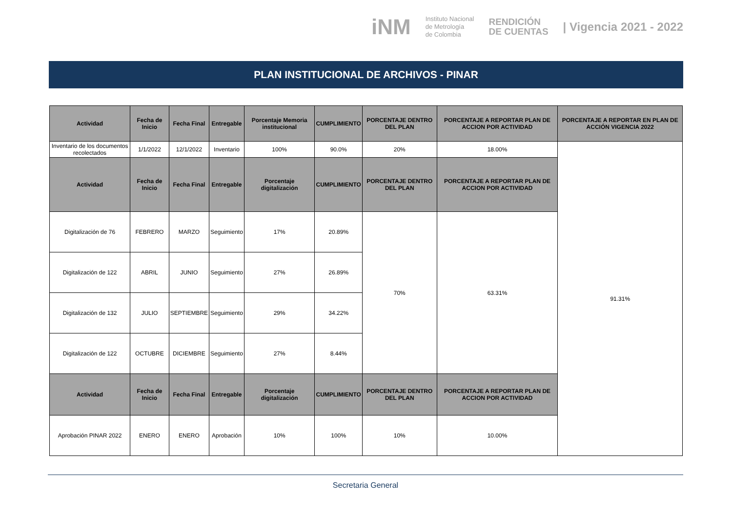iNM
Instituto Nacional
de Metrología
de Colombia
RENDICIÓN
DE CUENTAS
| Vigencia 2021 - 2022
PLAN INSTITUCIONAL DE ARCHIVOS - PINAR
| Actividad | Fecha de Inicio | Fecha Final | Entregable | Porcentaje Memoria institucional | CUMPLIMIENTO | PORCENTAJE DENTRO DEL PLAN | PORCENTAJE A REPORTAR PLAN DE ACCION POR ACTIVIDAD | PORCENTAJE A REPORTAR EN PLAN DE ACCIÓN VIGENCIA 2022 |
| --- | --- | --- | --- | --- | --- | --- | --- | --- |
| Inventario de los documentos recolectados | 1/1/2022 | 12/1/2022 | Inventario | 100% | 90.0% | 20% | 18.00% | 91.31% |
| Actividad | Fecha de Inicio | Fecha Final | Entregable | Porcentaje digitalización | CUMPLIMIENTO | PORCENTAJE DENTRO DEL PLAN | PORCENTAJE A REPORTAR PLAN DE ACCION POR ACTIVIDAD | |
| Digitalización de 76 | FEBRERO | MARZO | Seguimiento | 17% | 20.89% | 70% | 63.31% | |
| Digitalización de 122 | ABRIL | JUNIO | Seguimiento | 27% | 26.89% | | | |
| Digitalización de 132 | JULIO | SEPTIEMBRE | Seguimiento | 29% | 34.22% | | | |
| Digitalización de 122 | OCTUBRE | DICIEMBRE | Seguimiento | 27% | 8.44% | | | |
| Actividad | Fecha de Inicio | Fecha Final | Entregable | Porcentaje digitalización | CUMPLIMIENTO | PORCENTAJE DENTRO DEL PLAN | PORCENTAJE A REPORTAR PLAN DE ACCION POR ACTIVIDAD | |
| Aprobación PINAR 2022 | ENERO | ENERO | Aprobación | 10% | 100% | 10% | 10.00% | |
Secretaria General